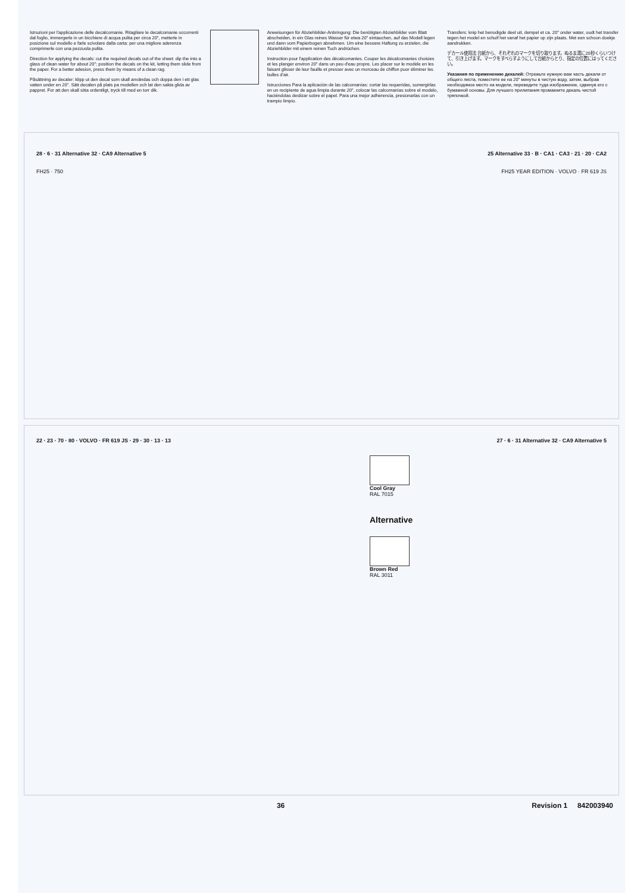Istruzioni per l'applicazione delle decalcomanie. Ritagliare le decalcomanie occorrenti dal foglio, immergerle in un bicchiere di acqua pulita per circa 20", metterle in posizione sul modello e farle scivolare dalla carta: per una migliore aderenza comprimerle con una pezzuola pulita.
Direction for applying the decals: cut the required decals out of the sheet: dip the into a glass of clean water for about 20"; position the decals on the kit, letting them slide from the paper. For a better adesion, press them by means of a clean rag.
Påsättning av decaler: klipp ut den decal som skall användas och doppa den i ett glas vatten under en 20". Sätt decalen på plats pa modellen och lat den sakta glida av pappret. For att den skall sitta ordentligt, tryck till med en torr dik.
Anweisungen für Abziehbilder-Anbringung: Die benötigten Abziehbilder vom Blatt abscheiden, in ein Glas reines Wasser für etwa 20" eintauchen, auf das Modell legen und dann vom Papierbogen abnehmen. Um eine bessere Haftung zu erzielen, die Abziehbilder mit einem reinen Tuch andrüchen.
Instruction pour l'application des décalcomanies. Couper les décalcomanies choisies et les planger environ 20" dans un peu d'eau propre. Les placer sur le modèle en les faisant glisser de leur fauille et presser avec un morceau de chiffon puor èliminer les bulles d'air.
Istrucciones Para la aplicaciòn de las calcomanìas: cortar las requeridas, sumergirlas en un recipiente de agua limpia durante 20", colocar las calcomanìas sobre el modelo, haciéndolas deslizar sobre el papel. Para una mejor adherencia, presionarlas con un trampio limpio.
Transfers: knip het benodigde deel uit, dempel et ca. 20" onder water, oudt het transfer tegen het model en schuif het vanaf het papier op zijn plaats. Met een schoon doekje aandrukken.
デカール使用法 台紙から、それぞれのマークを切り取ります。ぬるま湯に20秒くらいつけて、引き上げます。マークをすべらすようにして台紙からとり、指定の位置にはってください。
Указания по применению декалей: Отрежьте нужную вам часть декали от общего листа, поместите ее на 20" минуты в чистую воду, затем, выбрав необходимое место на модели, переведите туда изображение, сдвинув его с бумажной основы. Для лучшего прилипания промакните декаль чистой тряпочкой.
28 · 6 · 31 Alternative 32 · CA9 Alternative 5 25 Alternative 33 · B · CA1 · CA3 · 21 · 20 · CA2
FH25 · 750 FH25 YEAR EDITION · VOLVO · FR 619 JS
22 · 23 · 70 · 80 · VOLVO · FR 619 JS · 29 · 30 · 13 · 13 27 · 6 · 31 Alternative 32 · CA9 Alternative 5
Cool Gray
RAL 7015
Alternative
Brown Red
RAL 3011
36 Revision 1 842003940